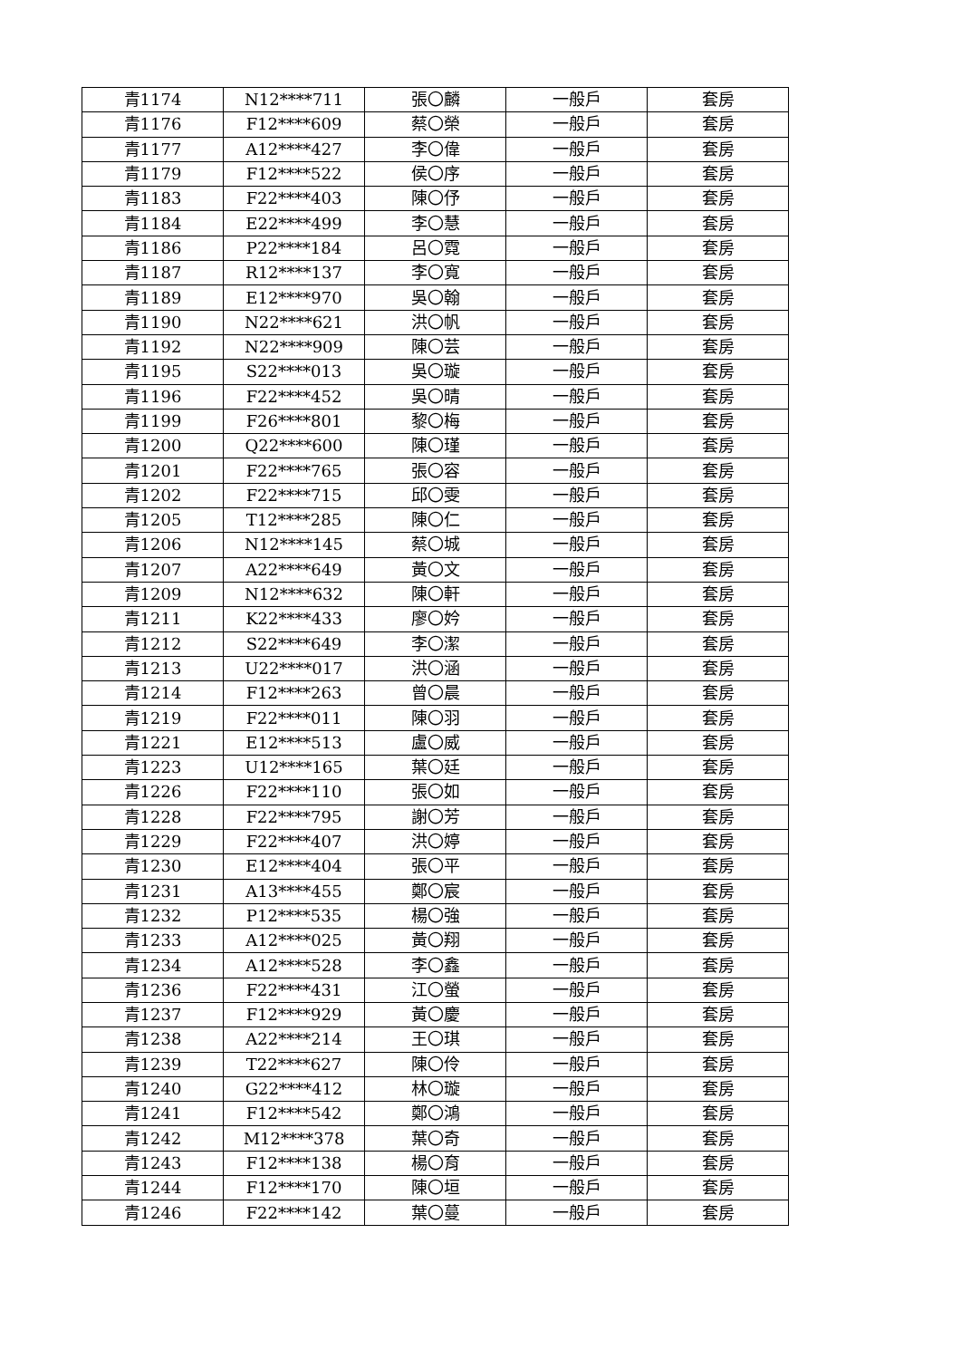| 青1174 | N12****711 | 張〇麟 | 一般戶 | 套房 |
| 青1176 | F12****609 | 蔡〇榮 | 一般戶 | 套房 |
| 青1177 | A12****427 | 李〇偉 | 一般戶 | 套房 |
| 青1179 | F12****522 | 侯〇序 | 一般戶 | 套房 |
| 青1183 | F22****403 | 陳〇伃 | 一般戶 | 套房 |
| 青1184 | E22****499 | 李〇慧 | 一般戶 | 套房 |
| 青1186 | P22****184 | 呂〇霓 | 一般戶 | 套房 |
| 青1187 | R12****137 | 李〇寬 | 一般戶 | 套房 |
| 青1189 | E12****970 | 吳〇翰 | 一般戶 | 套房 |
| 青1190 | N22****621 | 洪〇帆 | 一般戶 | 套房 |
| 青1192 | N22****909 | 陳〇芸 | 一般戶 | 套房 |
| 青1195 | S22****013 | 吳〇璇 | 一般戶 | 套房 |
| 青1196 | F22****452 | 吳〇晴 | 一般戶 | 套房 |
| 青1199 | F26****801 | 黎〇梅 | 一般戶 | 套房 |
| 青1200 | Q22****600 | 陳〇瑾 | 一般戶 | 套房 |
| 青1201 | F22****765 | 張〇容 | 一般戶 | 套房 |
| 青1202 | F22****715 | 邱〇雯 | 一般戶 | 套房 |
| 青1205 | T12****285 | 陳〇仁 | 一般戶 | 套房 |
| 青1206 | N12****145 | 蔡〇城 | 一般戶 | 套房 |
| 青1207 | A22****649 | 黃〇文 | 一般戶 | 套房 |
| 青1209 | N12****632 | 陳〇軒 | 一般戶 | 套房 |
| 青1211 | K22****433 | 廖〇妗 | 一般戶 | 套房 |
| 青1212 | S22****649 | 李〇潔 | 一般戶 | 套房 |
| 青1213 | U22****017 | 洪〇涵 | 一般戶 | 套房 |
| 青1214 | F12****263 | 曾〇晨 | 一般戶 | 套房 |
| 青1219 | F22****011 | 陳〇羽 | 一般戶 | 套房 |
| 青1221 | E12****513 | 盧〇威 | 一般戶 | 套房 |
| 青1223 | U12****165 | 葉〇廷 | 一般戶 | 套房 |
| 青1226 | F22****110 | 張〇如 | 一般戶 | 套房 |
| 青1228 | F22****795 | 謝〇芳 | 一般戶 | 套房 |
| 青1229 | F22****407 | 洪〇婷 | 一般戶 | 套房 |
| 青1230 | E12****404 | 張〇平 | 一般戶 | 套房 |
| 青1231 | A13****455 | 鄭〇宸 | 一般戶 | 套房 |
| 青1232 | P12****535 | 楊〇強 | 一般戶 | 套房 |
| 青1233 | A12****025 | 黃〇翔 | 一般戶 | 套房 |
| 青1234 | A12****528 | 李〇鑫 | 一般戶 | 套房 |
| 青1236 | F22****431 | 江〇螢 | 一般戶 | 套房 |
| 青1237 | F12****929 | 黃〇慶 | 一般戶 | 套房 |
| 青1238 | A22****214 | 王〇琪 | 一般戶 | 套房 |
| 青1239 | T22****627 | 陳〇伶 | 一般戶 | 套房 |
| 青1240 | G22****412 | 林〇璇 | 一般戶 | 套房 |
| 青1241 | F12****542 | 鄭〇鴻 | 一般戶 | 套房 |
| 青1242 | M12****378 | 葉〇奇 | 一般戶 | 套房 |
| 青1243 | F12****138 | 楊〇育 | 一般戶 | 套房 |
| 青1244 | F12****170 | 陳〇垣 | 一般戶 | 套房 |
| 青1246 | F22****142 | 葉〇蔓 | 一般戶 | 套房 |